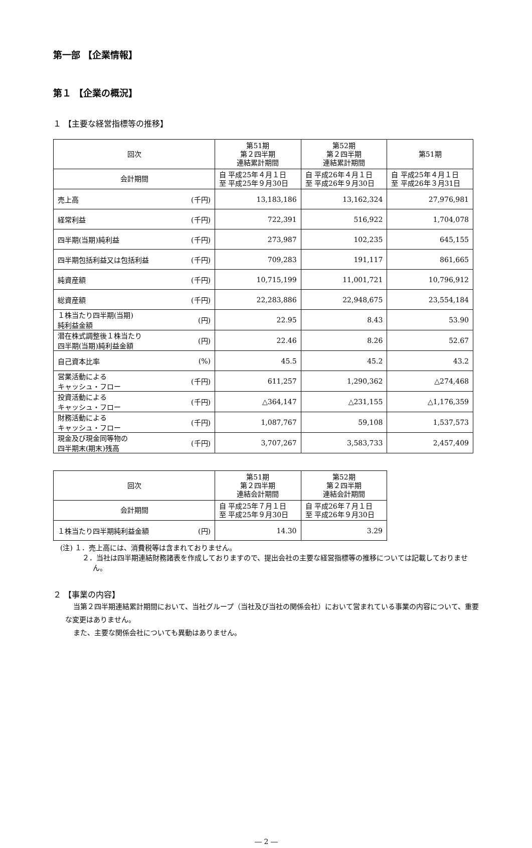第一部 【企業情報】
第１ 【企業の概況】
１ 【主要な経営指標等の推移】
| 回次 | 第51期 第２四半期 連結累計期間 | 第52期 第２四半期 連結累計期間 | 第51期 |
| --- | --- | --- | --- |
| 会計期間 | 自 平成25年４月１日 至 平成25年９月30日 | 自 平成26年４月１日 至 平成26年９月30日 | 自 平成25年４月１日 至 平成26年３月31日 |
| 売上高 (千円) | 13,183,186 | 13,162,324 | 27,976,981 |
| 経常利益 (千円) | 722,391 | 516,922 | 1,704,078 |
| 四半期(当期)純利益 (千円) | 273,987 | 102,235 | 645,155 |
| 四半期包括利益又は包括利益 (千円) | 709,283 | 191,117 | 861,665 |
| 純資産額 (千円) | 10,715,199 | 11,001,721 | 10,796,912 |
| 総資産額 (千円) | 22,283,886 | 22,948,675 | 23,554,184 |
| １株当たり四半期(当期) 純利益金額 (円) | 22.95 | 8.43 | 53.90 |
| 潜在株式調整後１株当たり 四半期(当期)純利益金額 (円) | 22.46 | 8.26 | 52.67 |
| 自己資本比率 (%) | 45.5 | 45.2 | 43.2 |
| 営業活動による キャッシュ・フロー (千円) | 611,257 | 1,290,362 | △274,468 |
| 投資活動による キャッシュ・フロー (千円) | △364,147 | △231,155 | △1,176,359 |
| 財務活動による キャッシュ・フロー (千円) | 1,087,767 | 59,108 | 1,537,573 |
| 現金及び現金同等物の 四半期末(期末)残高 (千円) | 3,707,267 | 3,583,733 | 2,457,409 |
| 回次 | 第51期 第２四半期 連結会計期間 | 第52期 第２四半期 連結会計期間 |
| --- | --- | --- |
| 会計期間 | 自 平成25年７月１日 至 平成25年９月30日 | 自 平成26年７月１日 至 平成26年９月30日 |
| １株当たり四半期純利益金額 (円) | 14.30 | 3.29 |
(注) １．売上高には、消費税等は含まれておりません。
２．当社は四半期連結財務諸表を作成しておりますので、提出会社の主要な経営指標等の推移については記載しておりません。
２ 【事業の内容】
当第２四半期連結累計期間において、当社グループ（当社及び当社の関係会社）において営まれている事業の内容について、重要な変更はありません。
また、主要な関係会社についても異動はありません。
― 2 ―